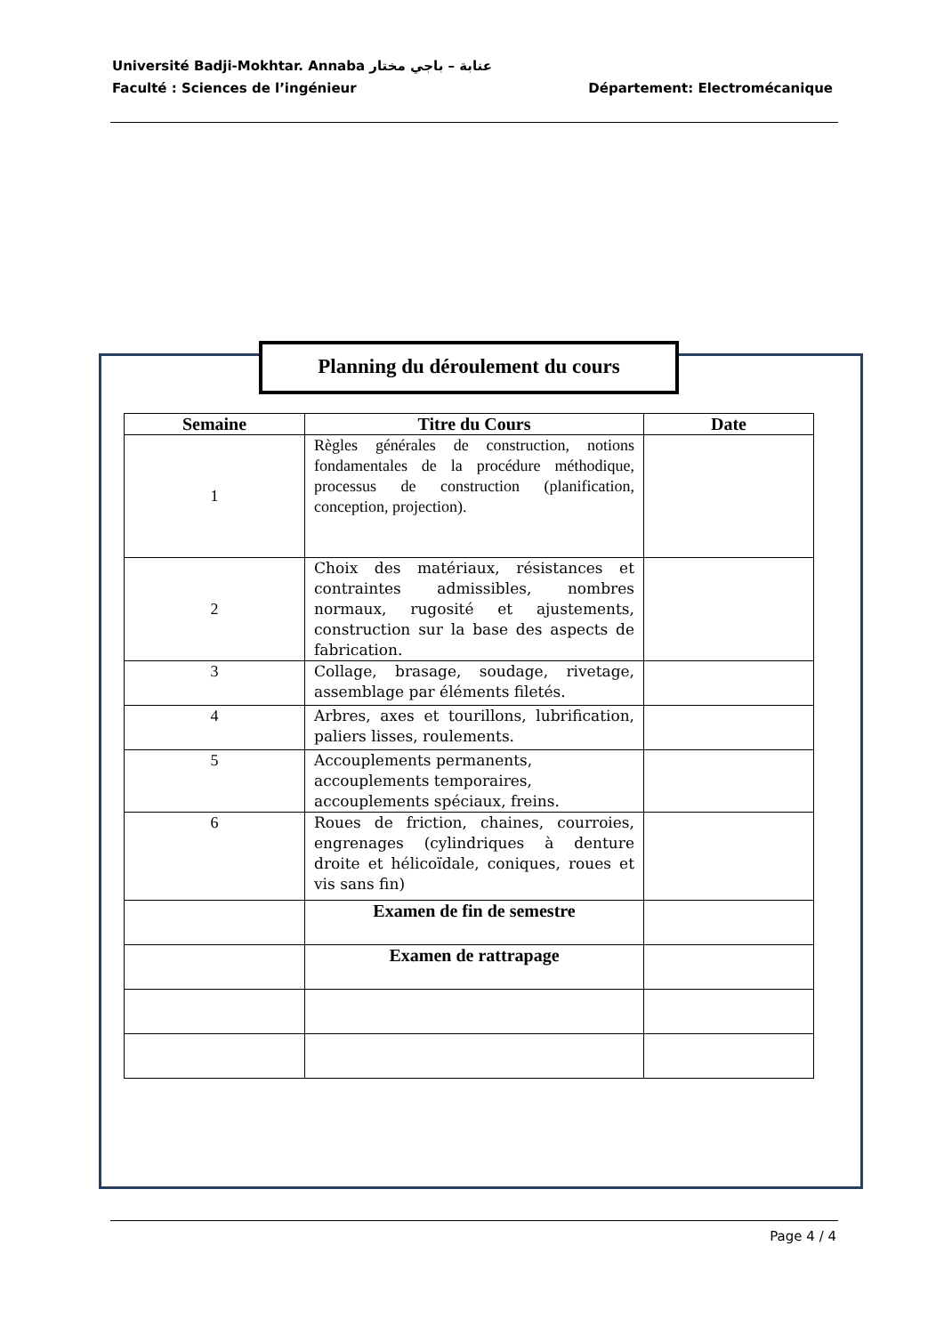Université Badji-Mokhtar. Annaba عنابة – باجي مختار
Département: Electromécanique Faculté : Sciences de l’ingénieur
Planning du déroulement du cours
| Semaine | Titre du Cours | Date |
| --- | --- | --- |
| 1 | Règles générales de construction, notions fondamentales de la procédure méthodique, processus de construction (planification, conception, projection). | |
| 2 | Choix des matériaux, résistances et contraintes admissibles, nombres normaux, rugosité et ajustements, construction sur la base des aspects de fabrication. | |
| 3 | Collage, brasage, soudage, rivetage, assemblage par éléments filetés. | |
| 4 | Arbres, axes et tourillons, lubrification, paliers lisses, roulements. | |
| 5 | Accouplements permanents, accouplements temporaires, accouplements spéciaux, freins. | |
| 6 | Roues de friction, chaines, courroies, engrenages (cylindriques à denture droite et hélicoïdale, coniques, roues et vis sans fin) | |
| | Examen de fin de semestre | |
| | Examen de rattrapage | |
Page 4 / 4